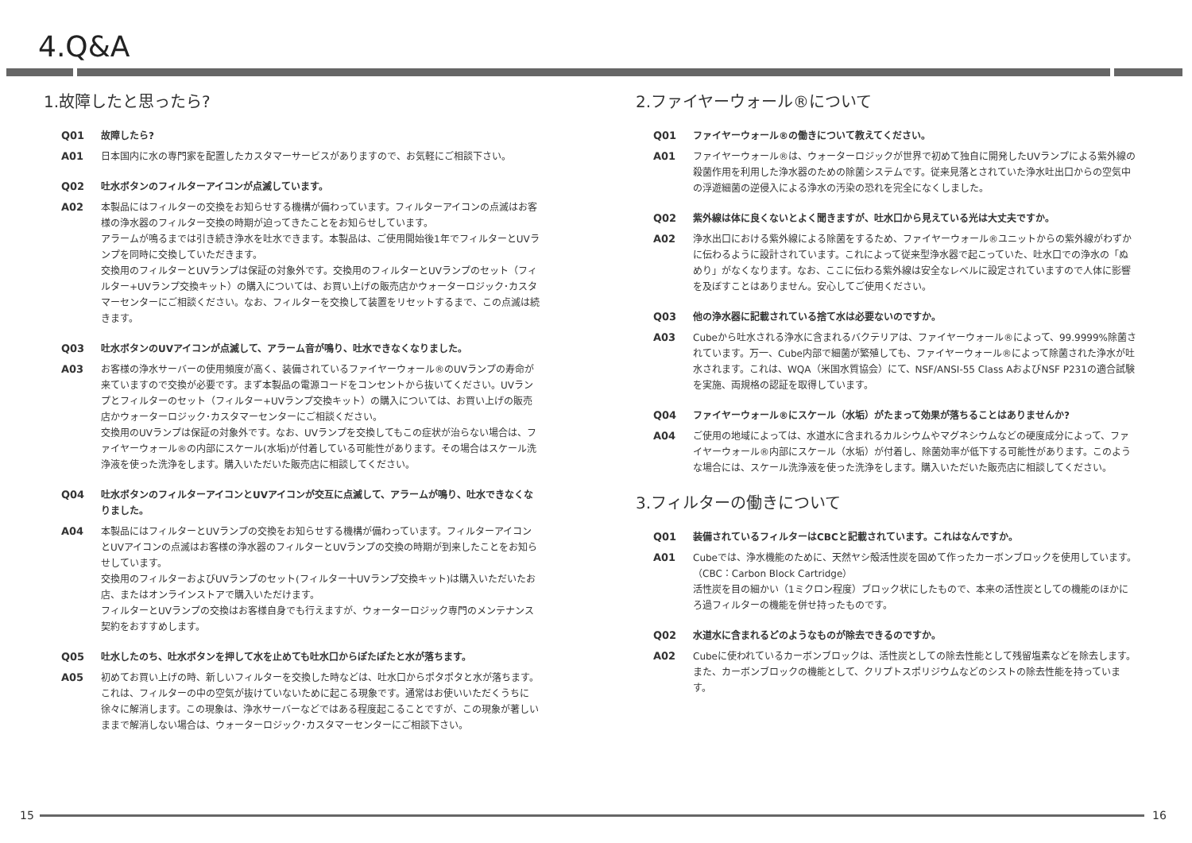4.Q&A
1.故障したと思ったら?
Q01 故障したら?
A01 日本国内に水の専門家を配置したカスタマーサービスがありますので、お気軽にご相談下さい。
Q02 吐水ボタンのフィルターアイコンが点滅しています。
A02 本製品にはフィルターの交換をお知らせする機構が備わっています。フィルターアイコンの点滅はお客様の浄水器のフィルター交換の時期が迫ってきたことをお知らせしています。
アラームが鳴るまでは引き続き浄水を吐水できます。本製品は、ご使用開始後1年でフィルターとUVランプを同時に交換していただきます。
交換用のフィルターとUVランプは保証の対象外です。交換用のフィルターとUVランプのセット（フィルター+UVランプ交換キット）の購入については、お買い上げの販売店かウォーターロジック･カスタマーセンターにご相談ください。なお、フィルターを交換して装置をリセットするまで、この点滅は続きます。
Q03 吐水ボタンのUVアイコンが点滅して、アラーム音が鳴り、吐水できなくなりました。
A03 お客様の浄水サーバーの使用頻度が高く、装備されているファイヤーウォール®のUVランプの寿命が来ていますので交換が必要です。まず本製品の電源コードをコンセントから抜いてください。UVランプとフィルターのセット（フィルター+UVランプ交換キット）の購入については、お買い上げの販売店かウォーターロジック･カスタマーセンターにご相談ください。
交換用のUVランプは保証の対象外です。なお、UVランプを交換してもこの症状が治らない場合は、ファイヤーウォール®の内部にスケール(水垢)が付着している可能性があります。その場合はスケール洗浄液を使った洗浄をします。購入いただいた販売店に相談してください。
Q04 吐水ボタンのフィルターアイコンとUVアイコンが交互に点滅して、アラームが鳴り、吐水できなくなりました。
A04 本製品にはフィルターとUVランプの交換をお知らせする機構が備わっています。フィルターアイコンとUVアイコンの点滅はお客様の浄水器のフィルターとUVランプの交換の時期が到来したことをお知らせしています。
交換用のフィルターおよびUVランプのセット(フィルター十UVランプ交換キット)は購入いただいたお店、またはオンラインストアで購入いただけます。
フィルターとUVランプの交換はお客様自身でも行えますが、ウォーターロジック専門のメンテナンス契約をおすすめします。
Q05 吐水したのち、吐水ボタンを押して水を止めても吐水口からぽたぽたと水が落ちます。
A05 初めてお買い上げの時、新しいフィルターを交換した時などは、吐水口からポタポタと水が落ちます。これは、フィルターの中の空気が抜けていないために起こる現象です。通常はお使いいただくうちに徐々に解消します。この現象は、浄水サーバーなどではある程度起こることですが、この現象が著しいままで解消しない場合は、ウォーターロジック･カスタマーセンターにご相談下さい。
2.ファイヤーウォール®について
Q01 ファイヤーウォール®の働きについて教えてください。
A01 ファイヤーウォール®は、ウォーターロジックが世界で初めて独自に開発したUVランプによる紫外線の殺菌作用を利用した浄水器のための除菌システムです。従来見落とされていた浄水吐出口からの空気中の浮遊細菌の逆侵入による浄水の汚染の恐れを完全になくしました。
Q02 紫外線は体に良くないとよく聞きますが、吐水口から見えている光は大丈夫ですか。
A02 浄水出口における紫外線による除菌をするため、ファイヤーウォール®ユニットからの紫外線がわずかに伝わるように設計されています。これによって従来型浄水器で起こっていた、吐水口での浄水の「ぬめり」がなくなります。なお、ここに伝わる紫外線は安全なレベルに設定されていますので人体に影響を及ぼすことはありません。安心してご使用ください。
Q03 他の浄水器に記載されている捨て水は必要ないのですか。
A03 Cubeから吐水される浄水に含まれるバクテリアは、ファイヤーウォール®によって、99.9999%除菌されています。万一、Cube内部で細菌が繁殖しても、ファイヤーウォール®によって除菌された浄水が吐水されます。これは、WQA（米国水質協会）にて、NSF/ANSI-55 Class AおよびNSF P231の適合試験を実施、両規格の認証を取得しています。
Q04 ファイヤーウォール®にスケール（水垢）がたまって効果が落ちることはありませんか?
A04 ご使用の地域によっては、水道水に含まれるカルシウムやマグネシウムなどの硬度成分によって、ファイヤーウォール®内部にスケール（水垢）が付着し、除菌効率が低下する可能性があります。このような場合には、スケール洗浄液を使った洗浄をします。購入いただいた販売店に相談してください。
3.フィルターの働きについて
Q01 装備されているフィルターはCBCと記載されています。これはなんですか。
A01 Cubeでは、浄水機能のために、天然ヤシ殻活性炭を固めて作ったカーボンブロックを使用しています。（CBC：Carbon Block Cartridge）
活性炭を目の細かい（1ミクロン程度）ブロック状にしたもので、本来の活性炭としての機能のほかにろ過フィルターの機能を併せ持ったものです。
Q02 水道水に含まれるどのようなものが除去できるのですか。
A02 Cubeに使われているカーボンブロックは、活性炭としての除去性能として残留塩素などを除去します。また、カーボンブロックの機能として、クリプトスポリジウムなどのシストの除去性能を持っています。
15 16